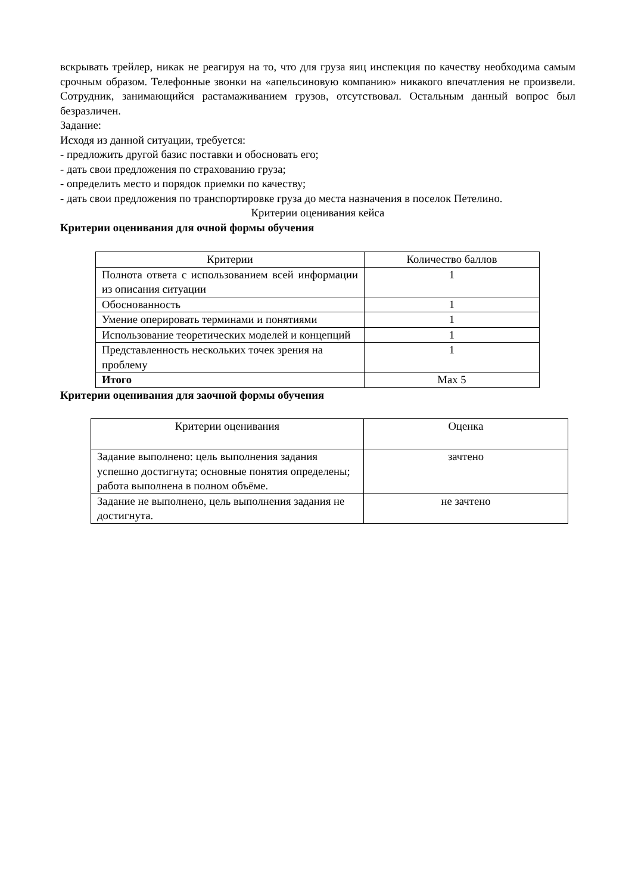вскрывать трейлер, никак не реагируя на то, что для груза яиц инспекция по качеству необходима самым срочным образом. Телефонные звонки на «апельсиновую компанию» никакого впечатления не произвели. Сотрудник, занимающийся растамаживанием грузов, отсутствовал. Остальным данный вопрос был безразличен.
Задание:
Исходя из данной ситуации, требуется:
- предложить другой базис поставки и обосновать его;
- дать свои предложения по страхованию груза;
- определить место и порядок приемки по качеству;
- дать свои предложения по транспортировке груза до места назначения в поселок Петелино.
Критерии оценивания кейса
Критерии оценивания для очной формы обучения
| Критерии | Количество баллов |
| Полнота ответа с использованием всей информации из описания ситуации | 1 |
| Обоснованность | 1 |
| Умение оперировать терминами и понятиями | 1 |
| Использование теоретических моделей и концепций | 1 |
| Представленность нескольких точек зрения на проблему | 1 |
| Итого | Max 5 |
Критерии оценивания для заочной формы обучения
| Критерии оценивания | Оценка |
| Задание выполнено: цель выполнения задания успешно достигнута; основные понятия определены; работа выполнена в полном объёме. | зачтено |
| Задание не выполнено, цель выполнения задания не достигнута. | не зачтено |